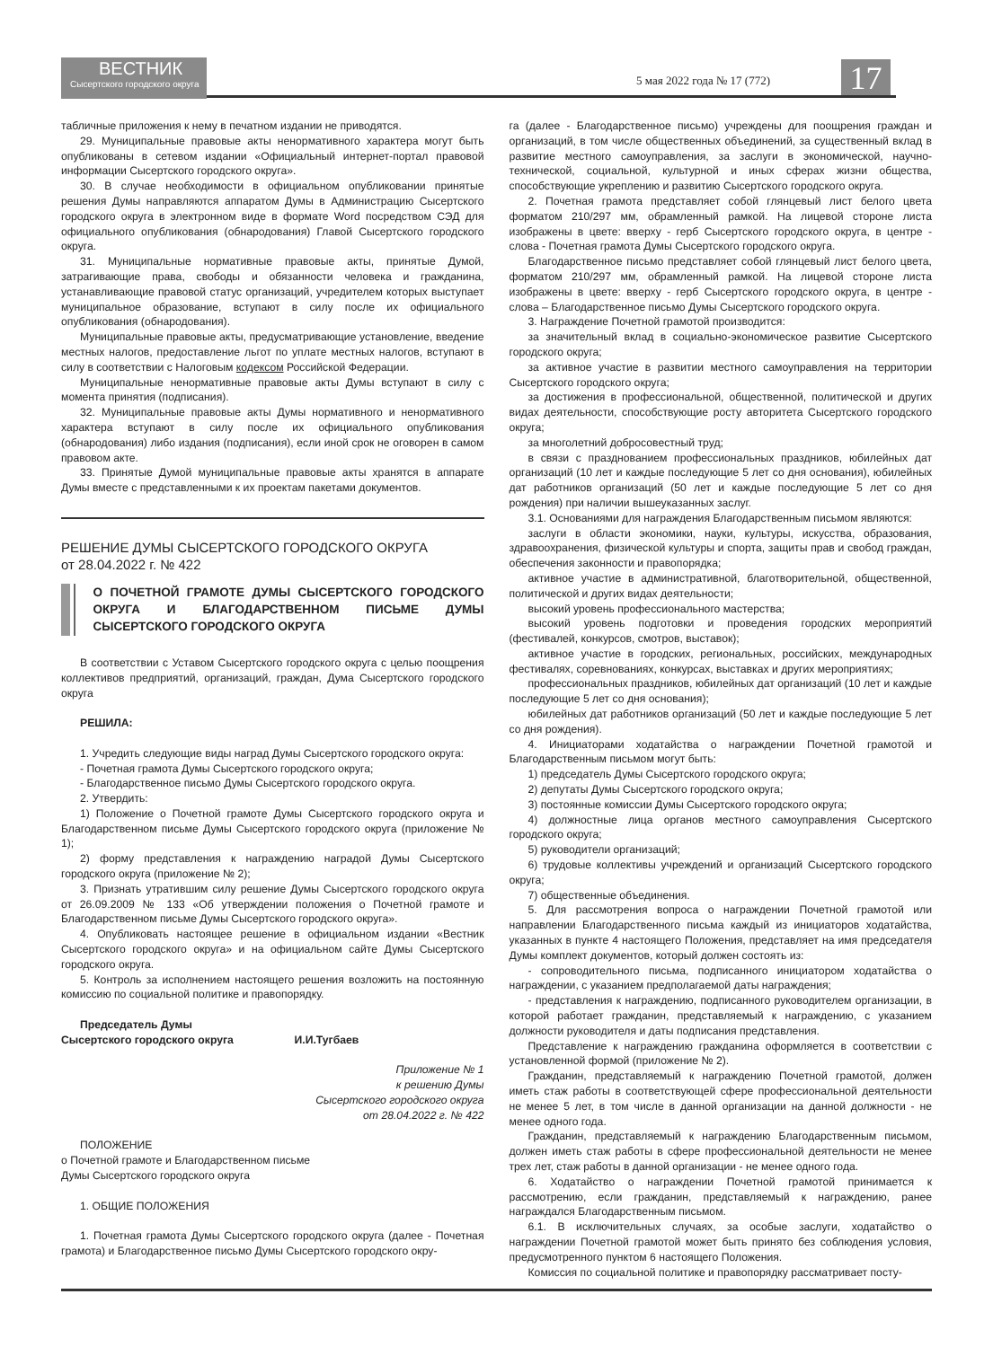ВЕСТНИК
Сысертского городского округа
5 мая 2022 года № 17 (772) 17
табличные приложения к нему в печатном издании не приводятся.
29. Муниципальные правовые акты ненормативного характера могут быть опубликованы в сетевом издании «Официальный интернет-портал правовой информации Сысертского городского округа».
30. В случае необходимости в официальном опубликовании принятые решения Думы направляются аппаратом Думы в Администрацию Сысертского городского округа в электронном виде в формате Word посредством СЭД для официального опубликования (обнародования) Главой Сысертского городского округа.
31. Муниципальные нормативные правовые акты, принятые Думой, затрагивающие права, свободы и обязанности человека и гражданина, устанавливающие правовой статус организаций, учредителем которых выступает муниципальное образование, вступают в силу после их официального опубликования (обнародования).
Муниципальные правовые акты, предусматривающие установление, введение местных налогов, предоставление льгот по уплате местных налогов, вступают в силу в соответствии с Налоговым кодексом Российской Федерации.
Муниципальные ненормативные правовые акты Думы вступают в силу с момента принятия (подписания).
32. Муниципальные правовые акты Думы нормативного и ненормативного характера вступают в силу после их официального опубликования (обнародования) либо издания (подписания), если иной срок не оговорен в самом правовом акте.
33. Принятые Думой муниципальные правовые акты хранятся в аппарате Думы вместе с представленными к их проектам пакетами документов.
РЕШЕНИЕ ДУМЫ СЫСЕРТСКОГО ГОРОДСКОГО ОКРУГА
от 28.04.2022 г. № 422
О ПОЧЕТНОЙ ГРАМОТЕ ДУМЫ СЫСЕРТСКОГО ГОРОДСКОГО ОКРУГА И БЛАГОДАРСТВЕННОМ ПИСЬМЕ ДУМЫ СЫСЕРТСКОГО ГОРОДСКОГО ОКРУГА
В соответствии с Уставом Сысертского городского округа с целью поощрения коллективов предприятий, организаций, граждан, Дума Сысертского городского округа
РЕШИЛА:
1. Учредить следующие виды наград Думы Сысертского городского округа:
- Почетная грамота Думы Сысертского городского округа;
- Благодарственное письмо Думы Сысертского городского округа.
2. Утвердить:
1) Положение о Почетной грамоте Думы Сысертского городского округа и Благодарственном письме Думы Сысертского городского округа (приложение № 1);
2) форму представления к награждению наградой Думы Сысертского городского округа (приложение № 2);
3. Признать утратившим силу решение Думы Сысертского городского округа от 26.09.2009 № 133 «Об утверждении положения о Почетной грамоте и Благодарственном письме Думы Сысертского городского округа».
4. Опубликовать настоящее решение в официальном издании «Вестник Сысертского городского округа» и на официальном сайте Думы Сысертского городского округа.
5. Контроль за исполнением настоящего решения возложить на постоянную комиссию по социальной политике и правопорядку.
Председатель Думы
Сысертского городского округа И.И.Тугбаев
Приложение № 1
к решению Думы
Сысертского городского округа
от 28.04.2022 г. № 422
ПОЛОЖЕНИЕ
о Почетной грамоте и Благодарственном письме
Думы Сысертского городского округа
1. ОБЩИЕ ПОЛОЖЕНИЯ
1. Почетная грамота Думы Сысертского городского округа (далее - Почетная грамота) и Благодарственное письмо Думы Сысертского городского окру-
га (далее - Благодарственное письмо) учреждены для поощрения граждан и организаций, в том числе общественных объединений, за существенный вклад в развитие местного самоуправления, за заслуги в экономической, научно-технической, социальной, культурной и иных сферах жизни общества, способствующие укреплению и развитию Сысертского городского округа.
2. Почетная грамота представляет собой глянцевый лист белого цвета форматом 210/297 мм, обрамленный рамкой. На лицевой стороне листа изображены в цвете: вверху - герб Сысертского городского округа, в центре - слова - Почетная грамота Думы Сысертского городского округа.
Благодарственное письмо представляет собой глянцевый лист белого цвета, форматом 210/297 мм, обрамленный рамкой. На лицевой стороне листа изображены в цвете: вверху - герб Сысертского городского округа, в центре - слова – Благодарственное письмо Думы Сысертского городского округа.
3. Награждение Почетной грамотой производится:
за значительный вклад в социально-экономическое развитие Сысертского городского округа;
за активное участие в развитии местного самоуправления на территории Сысертского городского округа;
за достижения в профессиональной, общественной, политической и других видах деятельности, способствующие росту авторитета Сысертского городского округа;
за многолетний добросовестный труд;
в связи с празднованием профессиональных праздников, юбилейных дат организаций (10 лет и каждые последующие 5 лет со дня основания), юбилейных дат работников организаций (50 лет и каждые последующие 5 лет со дня рождения) при наличии вышеуказанных заслуг.
3.1. Основаниями для награждения Благодарственным письмом являются:
заслуги в области экономики, науки, культуры, искусства, образования, здравоохранения, физической культуры и спорта, защиты прав и свобод граждан, обеспечения законности и правопорядка;
активное участие в административной, благотворительной, общественной, политической и других видах деятельности;
высокий уровень профессионального мастерства;
высокий уровень подготовки и проведения городских мероприятий (фестивалей, конкурсов, смотров, выставок);
активное участие в городских, региональных, российских, международных фестивалях, соревнованиях, конкурсах, выставках и других мероприятиях;
профессиональных праздников, юбилейных дат организаций (10 лет и каждые последующие 5 лет со дня основания);
юбилейных дат работников организаций (50 лет и каждые последующие 5 лет со дня рождения).
4. Инициаторами ходатайства о награждении Почетной грамотой и Благодарственным письмом могут быть:
1) председатель Думы Сысертского городского округа;
2) депутаты Думы Сысертского городского округа;
3) постоянные комиссии Думы Сысертского городского округа;
4) должностные лица органов местного самоуправления Сысертского городского округа;
5) руководители организаций;
6) трудовые коллективы учреждений и организаций Сысертского городского округа;
7) общественные объединения.
5. Для рассмотрения вопроса о награждении Почетной грамотой или направлении Благодарственного письма каждый из инициаторов ходатайства, указанных в пункте 4 настоящего Положения, представляет на имя председателя Думы комплект документов, который должен состоять из:
- сопроводительного письма, подписанного инициатором ходатайства о награждении, с указанием предполагаемой даты награждения;
- представления к награждению, подписанного руководителем организации, в которой работает гражданин, представляемый к награждению, с указанием должности руководителя и даты подписания представления.
Представление к награждению гражданина оформляется в соответствии с установленной формой (приложение № 2).
Гражданин, представляемый к награждению Почетной грамотой, должен иметь стаж работы в соответствующей сфере профессиональной деятельности не менее 5 лет, в том числе в данной организации на данной должности - не менее одного года.
Гражданин, представляемый к награждению Благодарственным письмом, должен иметь стаж работы в сфере профессиональной деятельности не менее трех лет, стаж работы в данной организации - не менее одного года.
6. Ходатайство о награждении Почетной грамотой принимается к рассмотрению, если гражданин, представляемый к награждению, ранее награждался Благодарственным письмом.
6.1. В исключительных случаях, за особые заслуги, ходатайство о награждении Почетной грамотой может быть принято без соблюдения условия, предусмотренного пунктом 6 настоящего Положения.
Комиссия по социальной политике и правопорядку рассматривает посту-